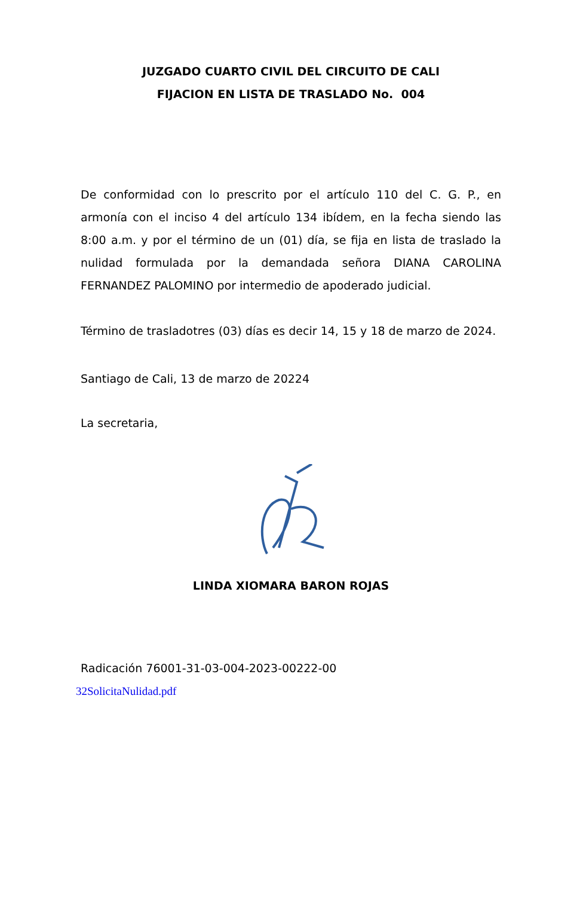JUZGADO CUARTO CIVIL DEL CIRCUITO DE CALI
FIJACION EN LISTA DE TRASLADO No. 004
De conformidad con lo prescrito por el artículo 110 del C. G. P., en armonía con el inciso 4 del artículo 134 ibídem, en la fecha siendo las 8:00 a.m. y por el término de un (01) día, se fija en lista de traslado la nulidad formulada por la demandada señora DIANA CAROLINA FERNANDEZ PALOMINO por intermedio de apoderado judicial.
Término de trasladotres (03) días es decir 14, 15 y 18 de marzo de 2024.
Santiago de Cali, 13 de marzo de 20224
La secretaria,
LINDA XIOMARA BARON ROJAS
Radicación 76001-31-03-004-2023-00222-00
32SolicitaNulidad.pdf